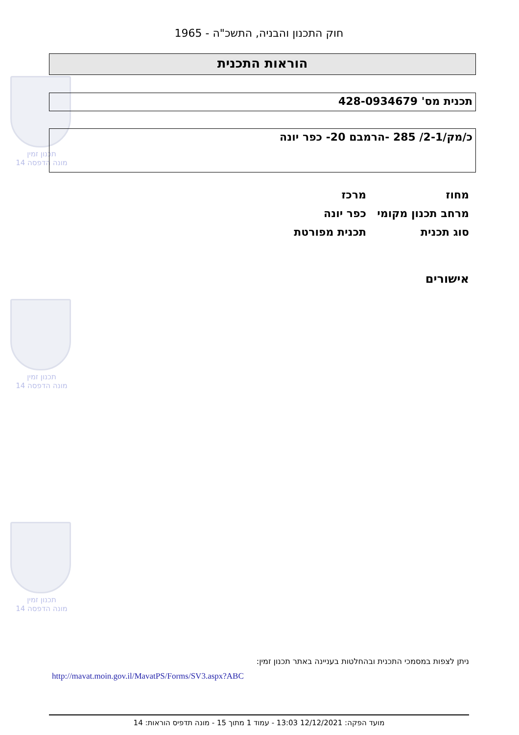תכנון זמין
מונה הדפסה 14
תכנון זמין
מונה הדפסה 14
תכנון זמין
מונה הדפסה 14
חוק התכנון והבניה, התשכ"ה - 1965
הוראות התכנית
תכנית מס' 428-0934679
כ/מק/2-1/ 285 -הרמבם 20- כפר יונה
מחוז מרכז
מרחב תכנון מקומי כפר יונה
סוג תכנית תכנית מפורטת
אישורים
ניתן לצפות במסמכי התכנית ובהחלטות בעניינה באתר תכנון זמין:
http://mavat.moin.gov.il/MavatPS/Forms/SV3.aspx?ABC
מועד הפקה: 12/12/2021 13:03 - עמוד 1 מתוך 15 - מונה תדפיס הוראות: 14